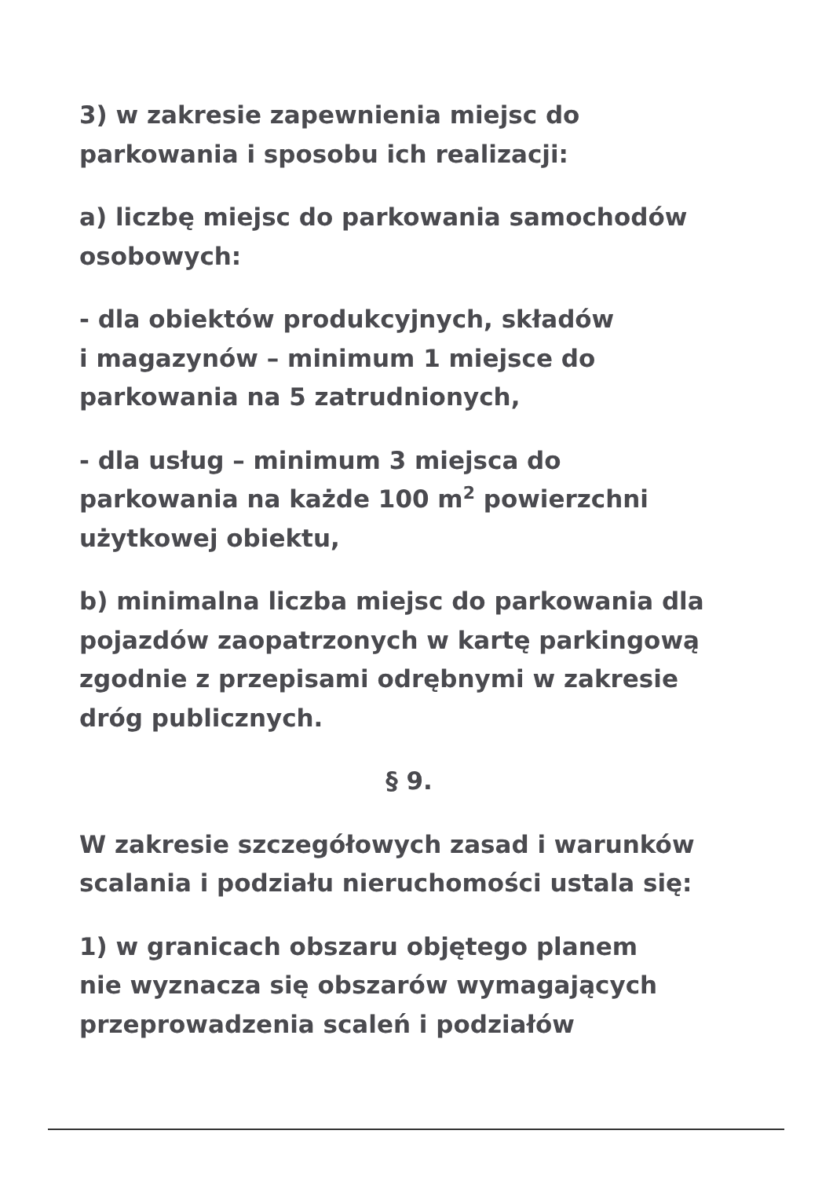3) w zakresie zapewnienia miejsc do
parkowania i sposobu ich realizacji:
a) liczbę miejsc do parkowania samochodów
osobowych:
- dla obiektów produkcyjnych, składów
i magazynów – minimum 1 miejsce do
parkowania na 5 zatrudnionych,
- dla usług – minimum 3 miejsca do
parkowania na każde 100 m<sup>2</sup> powierzchni
użytkowej obiektu,
b) minimalna liczba miejsc do parkowania dla
pojazdów zaopatrzonych w kartę parkingową
zgodnie z przepisami odrębnymi w zakresie
dróg publicznych.
§ 9.
W zakresie szczegółowych zasad i warunków
scalania i podziału nieruchomości ustala się:
1) w granicach obszaru objętego planem
nie wyznacza się obszarów wymagających
przeprowadzenia scaleń i podziałów